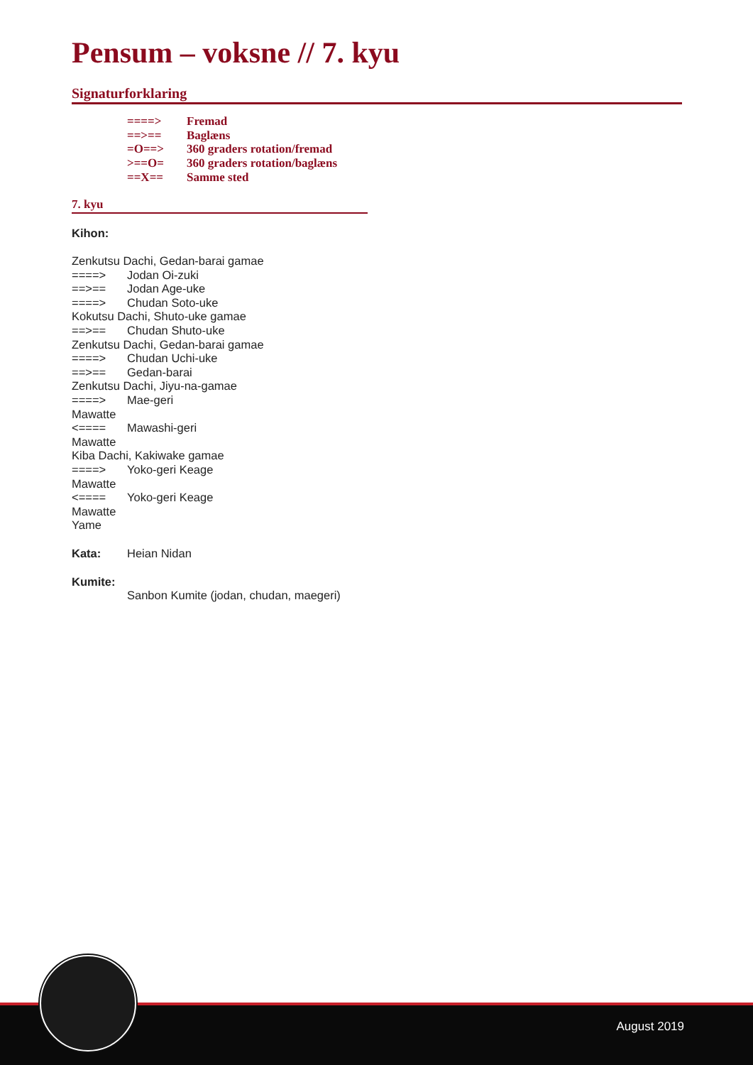Pensum – voksne // 7. kyu
Signaturforklaring
====> Fremad
==>== Baglæns
=O==> 360 graders rotation/fremad
>==O= 360 graders rotation/baglæns
==X== Samme sted
7. kyu
Kihon:
Zenkutsu Dachi, Gedan-barai gamae
====> Jodan Oi-zuki
==>== Jodan Age-uke
====> Chudan Soto-uke
Kokutsu Dachi, Shuto-uke gamae
==>== Chudan Shuto-uke
Zenkutsu Dachi, Gedan-barai gamae
====> Chudan Uchi-uke
==>== Gedan-barai
Zenkutsu Dachi, Jiyu-na-gamae
====> Mae-geri
Mawatte
<==== Mawashi-geri
Mawatte
Kiba Dachi, Kakiwake gamae
====> Yoko-geri Keage
Mawatte
<==== Yoko-geri Keage
Mawatte
Yame
Kata: Heian Nidan
Kumite:
Sanbon Kumite (jodan, chudan, maegeri)
August 2019